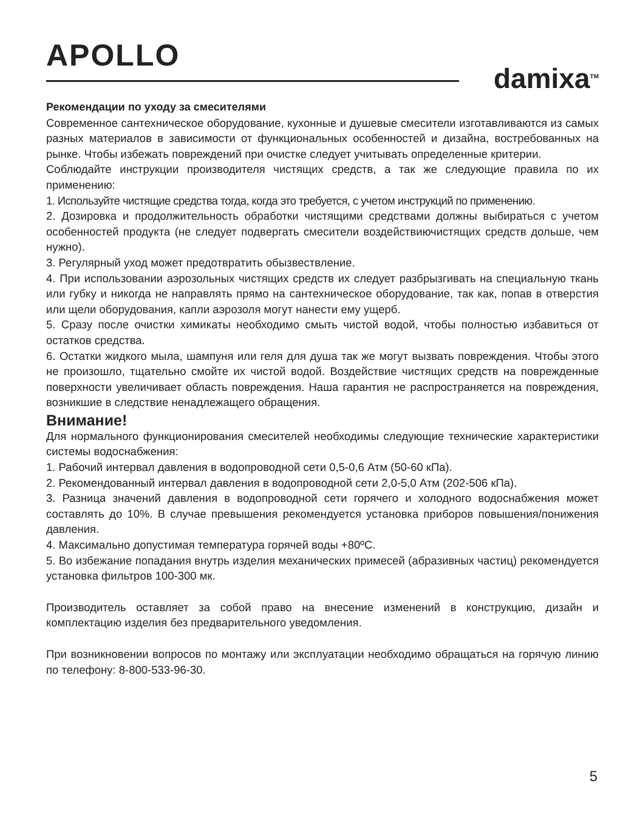APOLLO
damixa<sup>TM</sup>
Рекомендации по уходу за смесителями
Современное сантехническое оборудование, кухонные и душевые смесители изготавливаются из самых разных материалов в зависимости от функциональных особенностей и дизайна, востребованных на рынке. Чтобы избежать повреждений при очистке следует учитывать определенные критерии.
Соблюдайте инструкции производителя чистящих средств, а так же следующие правила по их применению:
1. Используйте чистящие средства тогда, когда это требуется, с учетом инструкций по применению.
2. Дозировка и продолжительность обработки чистящими средствами должны выбираться с учетом особенностей продукта (не следует подвергать смесители воздействиючистящих средств дольше, чем нужно).
3. Регулярный уход может предотвратить обызвествление.
4. При использовании аэрозольных чистящих средств их следует разбрызгивать на специальную ткань или губку и никогда не направлять прямо на сантехническое оборудование, так как, попав в отверстия или щели оборудования, капли аэрозоля могут нанести ему ущерб.
5. Сразу после очистки химикаты необходимо смыть чистой водой, чтобы полностью избавиться от остатков средства.
6. Остатки жидкого мыла, шампуня или геля для душа так же могут вызвать повреждения. Чтобы этого не произошло, тщательно смойте их чистой водой. Воздействие чистящих средств на поврежденные поверхности увеличивает область повреждения. Наша гарантия не распространяется на повреждения, возникшие в следствие ненадлежащего обращения.
Внимание!
Для нормального функционирования смесителей необходимы следующие технические характеристики системы водоснабжения:
1. Рабочий интервал давления в водопроводной сети 0,5-0,6 Атм (50-60 кПа).
2. Рекомендованный интервал давления в водопроводной сети 2,0-5,0 Атм (202-506 кПа).
3. Разница значений давления в водопроводной сети горячего и холодного водоснабжения может составлять до 10%. В случае превышения рекомендуется установка приборов повышения/понижения давления.
4. Максимально допустимая температура горячей воды +80ºC.
5. Во избежание попадания внутрь изделия механических примесей (абразивных частиц) рекомендуется установка фильтров 100-300 мк.
Производитель оставляет за собой право на внесение изменений в конструкцию, дизайн и комплектацию изделия без предварительного уведомления.
При возникновении вопросов по монтажу или эксплуатации необходимо обращаться на горячую линию по телефону: 8-800-533-96-30.
5